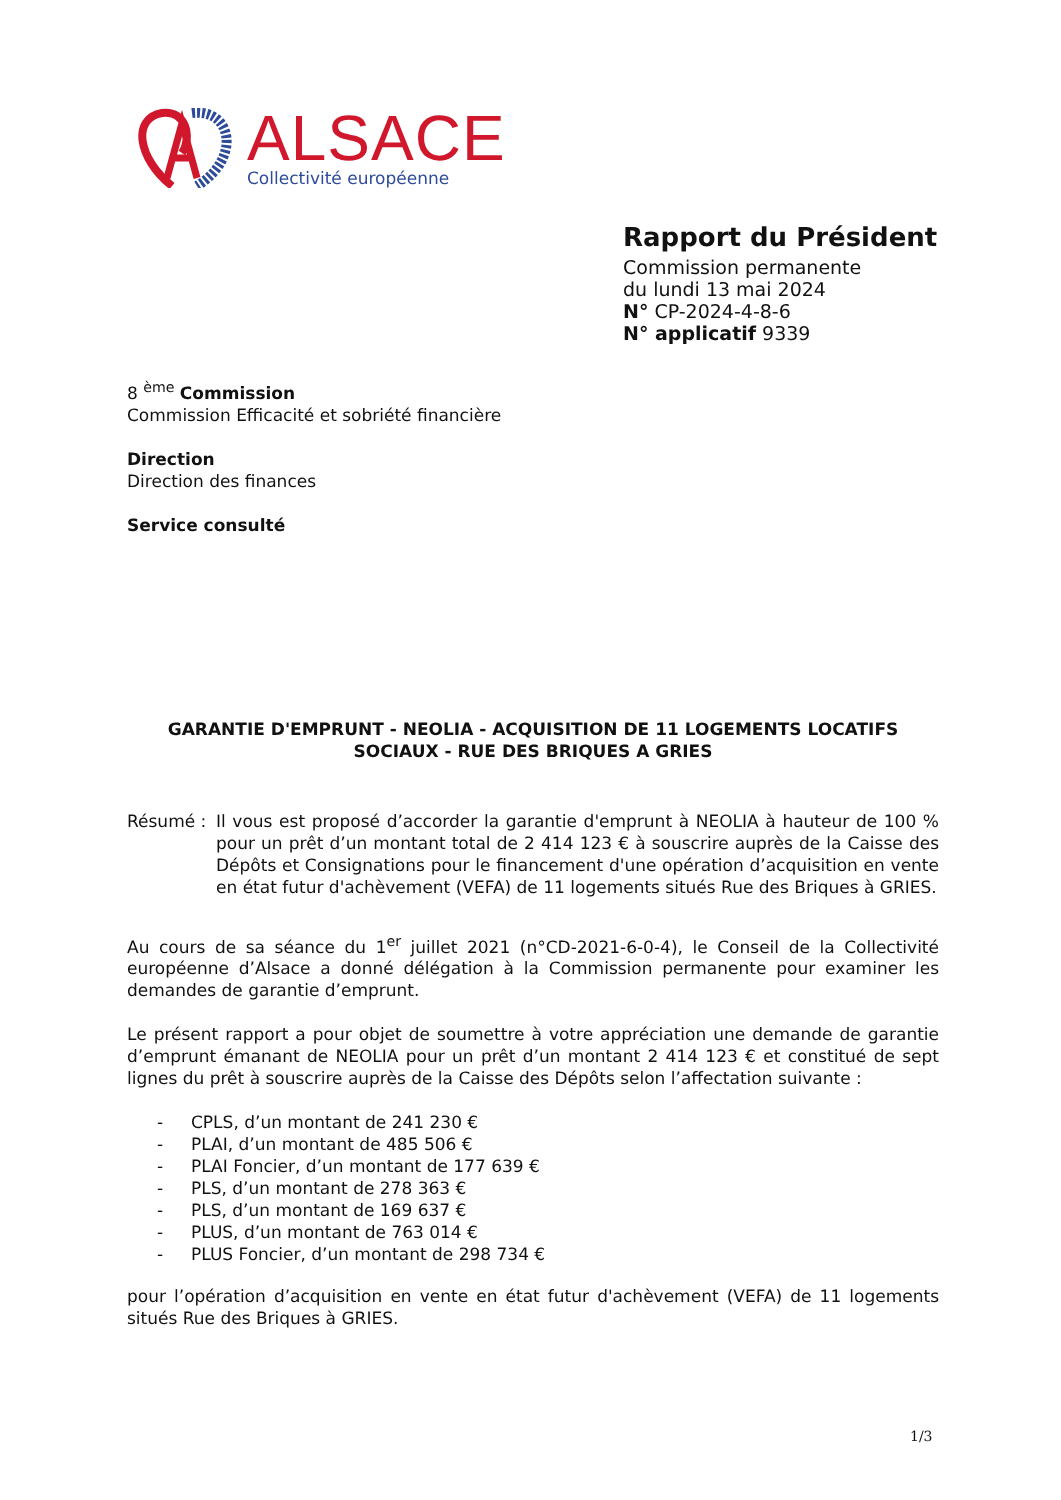ALSACE
Collectivité européenne
Rapport du Président
Commission permanente
du lundi 13 mai 2024
N° CP-2024-4-8-6
N° applicatif 9339
8 <sup>ème</sup> Commission
Commission Efficacité et sobriété financière
Direction
Direction des finances
Service consulté
GARANTIE D'EMPRUNT - NEOLIA - ACQUISITION DE 11 LOGEMENTS LOCATIFS SOCIAUX - RUE DES BRIQUES A GRIES
Résumé : Il vous est proposé d’accorder la garantie d'emprunt à NEOLIA à hauteur de 100 % pour un prêt d’un montant total de 2 414 123 € à souscrire auprès de la Caisse des Dépôts et Consignations pour le financement d'une opération d’acquisition en vente en état futur d'achèvement (VEFA) de 11 logements situés Rue des Briques à GRIES.
Au cours de sa séance du 1<sup>er</sup> juillet 2021 (n°CD-2021-6-0-4), le Conseil de la Collectivité européenne d’Alsace a donné délégation à la Commission permanente pour examiner les demandes de garantie d’emprunt.
Le présent rapport a pour objet de soumettre à votre appréciation une demande de garantie d’emprunt émanant de NEOLIA pour un prêt d’un montant 2 414 123 € et constitué de sept lignes du prêt à souscrire auprès de la Caisse des Dépôts selon l’affectation suivante :
- CPLS, d’un montant de 241 230 €
- PLAI, d’un montant de 485 506 €
- PLAI Foncier, d’un montant de 177 639 €
- PLS, d’un montant de 278 363 €
- PLS, d’un montant de 169 637 €
- PLUS, d’un montant de 763 014 €
- PLUS Foncier, d’un montant de 298 734 €
pour l’opération d’acquisition en vente en état futur d'achèvement (VEFA) de 11 logements situés Rue des Briques à GRIES.
1/3